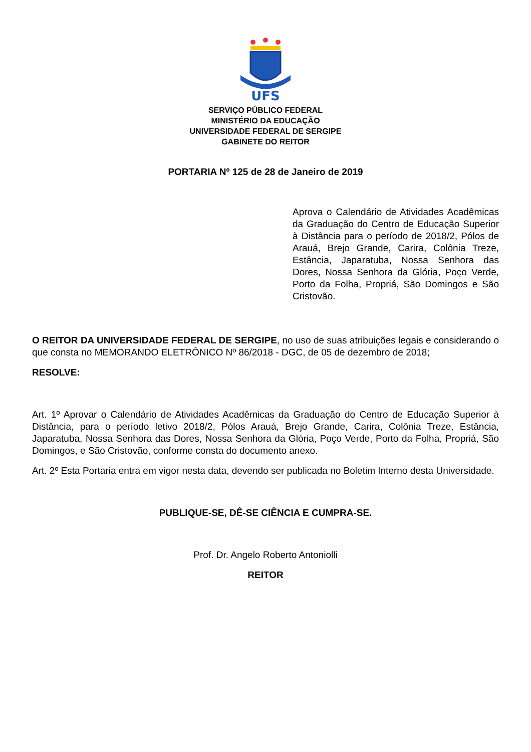UFS
SERVIÇO PÚBLICO FEDERAL
MINISTÉRIO DA EDUCAÇÃO
UNIVERSIDADE FEDERAL DE SERGIPE
GABINETE DO REITOR
PORTARIA Nº 125 de 28 de Janeiro de 2019
Aprova o Calendário de Atividades Acadêmicas da Graduação do Centro de Educação Superior à Distância para o período de 2018/2, Pólos de Arauá, Brejo Grande, Carira, Colônia Treze, Estância, Japaratuba, Nossa Senhora das Dores, Nossa Senhora da Glória, Poço Verde, Porto da Folha, Propriá, São Domingos e São Cristovão.
O REITOR DA UNIVERSIDADE FEDERAL DE SERGIPE, no uso de suas atribuições legais e considerando o que consta no MEMORANDO ELETRÔNICO Nº 86/2018 - DGC, de 05 de dezembro de 2018;
RESOLVE:
Art. 1º Aprovar o Calendário de Atividades Acadêmicas da Graduação do Centro de Educação Superior à Distância, para o período letivo 2018/2, Pólos Arauá, Brejo Grande, Carira, Colônia Treze, Estância, Japaratuba, Nossa Senhora das Dores, Nossa Senhora da Glória, Poço Verde, Porto da Folha, Propriá, São Domingos, e São Cristovão, conforme consta do documento anexo.
Art. 2º Esta Portaria entra em vigor nesta data, devendo ser publicada no Boletim Interno desta Universidade.
PUBLIQUE-SE, DÊ-SE CIÊNCIA E CUMPRA-SE.
Prof. Dr. Angelo Roberto Antoniolli
REITOR